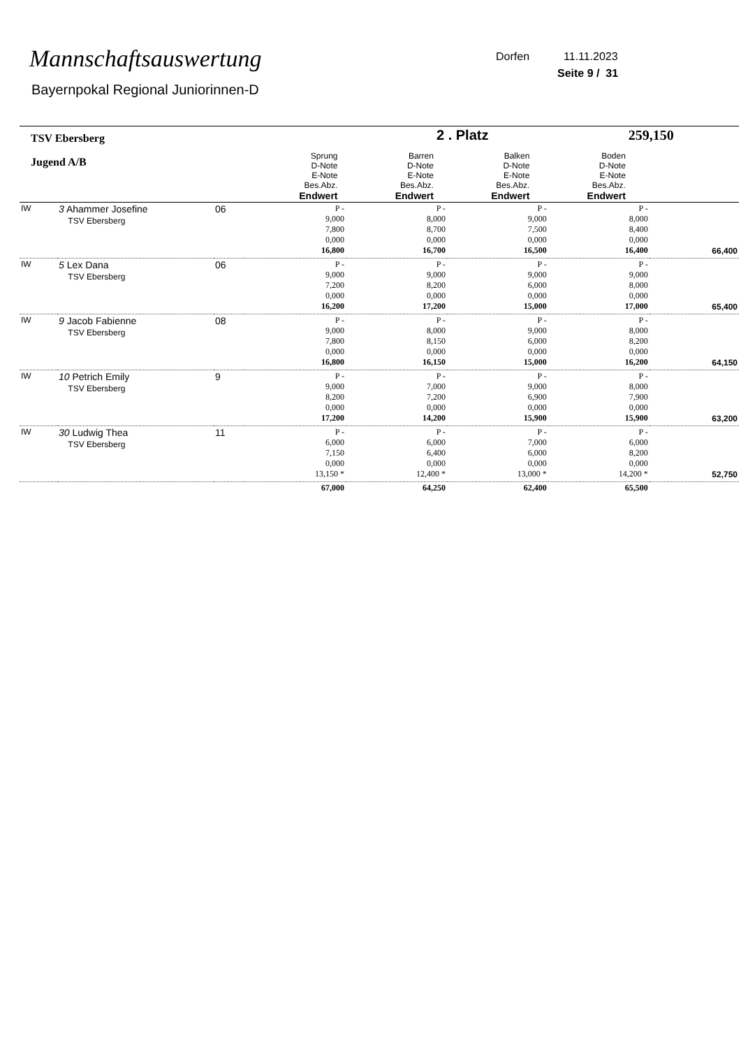Mannschaftsauswertung
Bayernpokal Regional Juniorinnen-D
Dorfen 11.11.2023
Seite 9 / 31
| TSV Ebersberg | | | 2 . Platz | | 259,150 |
| Jugend A/B | Sprung D-Note E-Note Bes.Abz. Endwert | Barren D-Note E-Note Bes.Abz. Endwert | Balken D-Note E-Note Bes.Abz. Endwert | Boden D-Note E-Note Bes.Abz. Endwert | |
| IW | 3 Ahammer Josefine TSV Ebersberg | 06 | P - 9,000 7,800 0,000 16,800 | P - 8,000 8,700 0,000 16,700 | P - 9,000 7,500 0,000 16,500 | P - 8,000 8,400 0,000 16,400 | 66,400 |
| IW | 5 Lex Dana TSV Ebersberg | 06 | P - 9,000 7,200 0,000 16,200 | P - 9,000 8,200 0,000 17,200 | P - 9,000 6,000 0,000 15,000 | P - 9,000 8,000 0,000 17,000 | 65,400 |
| IW | 9 Jacob Fabienne TSV Ebersberg | 08 | P - 9,000 7,800 0,000 16,800 | P - 8,000 8,150 0,000 16,150 | P - 9,000 6,000 0,000 15,000 | P - 8,000 8,200 0,000 16,200 | 64,150 |
| IW | 10 Petrich Emily TSV Ebersberg | 9 | P - 9,000 8,200 0,000 17,200 | P - 7,000 7,200 0,000 14,200 | P - 9,000 6,900 0,000 15,900 | P - 8,000 7,900 0,000 15,900 | 63,200 |
| IW | 30 Ludwig Thea TSV Ebersberg | 11 | P - 6,000 7,150 0,000 13,150 * | P - 6,000 6,400 0,000 12,400 * | P - 7,000 6,000 0,000 13,000 * | P - 6,000 8,200 0,000 14,200 * | 52,750 |
| | | | 67,000 | 64,250 | 62,400 | 65,500 | |